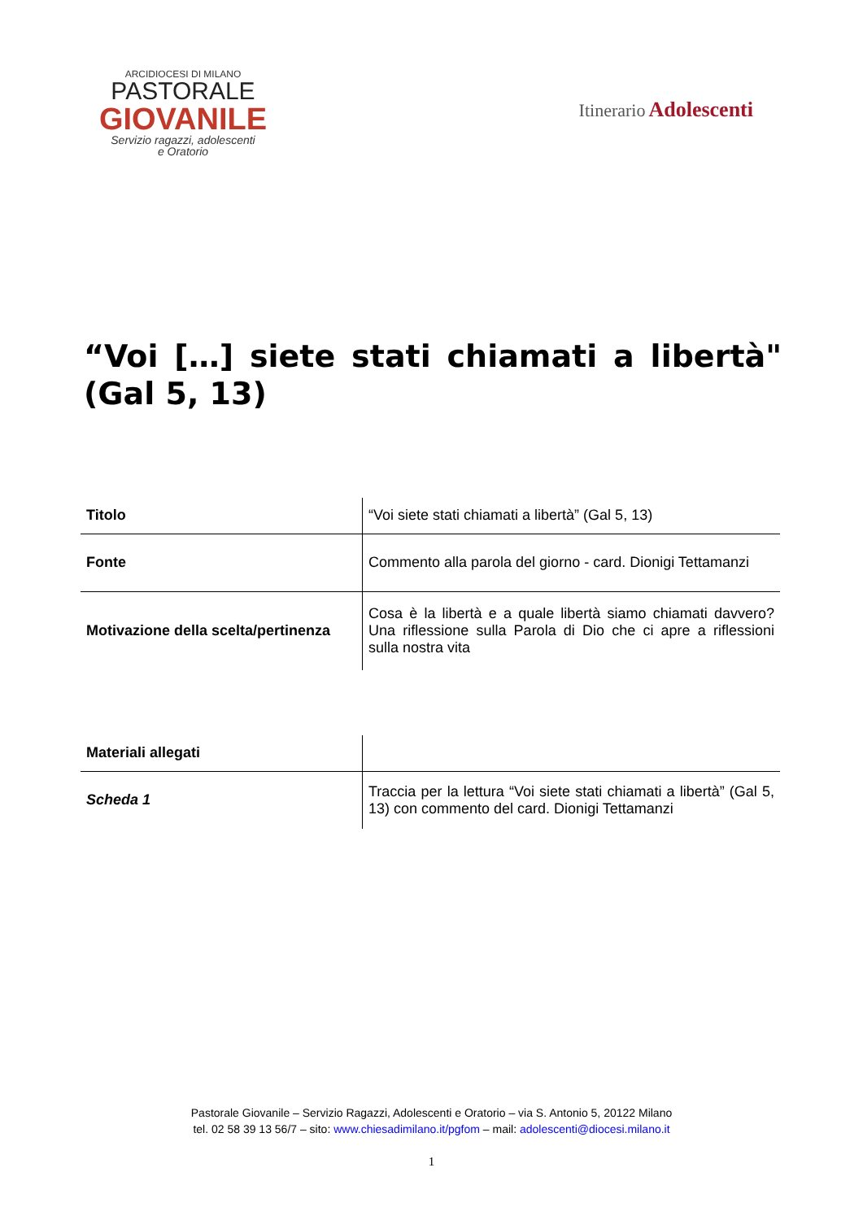ARCIDIOCESI DI MILANO
PASTORALE
GIOVANILE
Servizio ragazzi, adolescenti
e Oratorio
Itinerario Adolescenti
“Voi […] siete stati chiamati a libertà" (Gal 5, 13)
| Titolo | “Voi siete stati chiamati a libertà” (Gal 5, 13) |
| Fonte | Commento alla parola del giorno - card. Dionigi Tettamanzi |
| Motivazione della scelta/pertinenza | Cosa è la libertà e a quale libertà siamo chiamati davvero? Una riflessione sulla Parola di Dio che ci apre a riflessioni sulla nostra vita |
| Materiali allegati | |
| Scheda 1 | Traccia per la lettura “Voi siete stati chiamati a libertà” (Gal 5, 13) con commento del card. Dionigi Tettamanzi |
Pastorale Giovanile – Servizio Ragazzi, Adolescenti e Oratorio – via S. Antonio 5, 20122 Milano
tel. 02 58 39 13 56/7 – sito: www.chiesadimilano.it/pgfom – mail: adolescenti@diocesi.milano.it
1